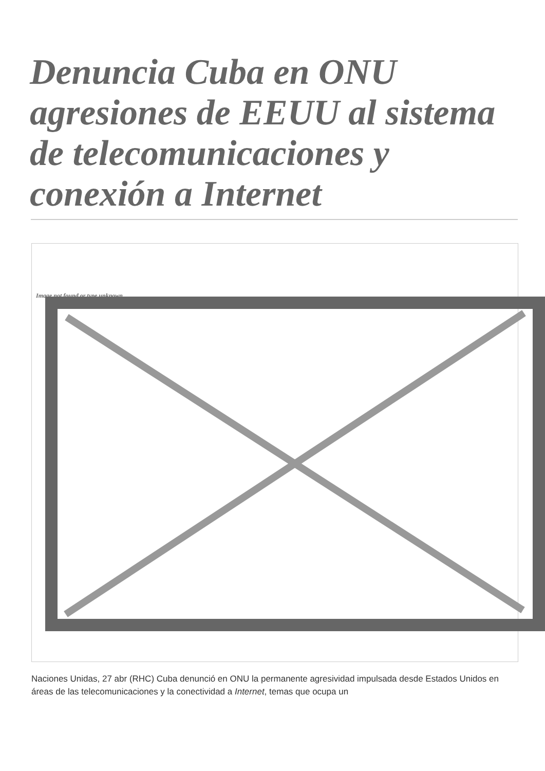Denuncia Cuba en ONU agresiones de EEUU al sistema de telecomunicaciones y conexión a Internet
Image not found or type unknown
Naciones Unidas, 27 abr (RHC) Cuba denunció en ONU la permanente agresividad impulsada desde Estados Unidos en áreas de las telecomunicaciones y la conectividad a Internet, temas que ocupa un